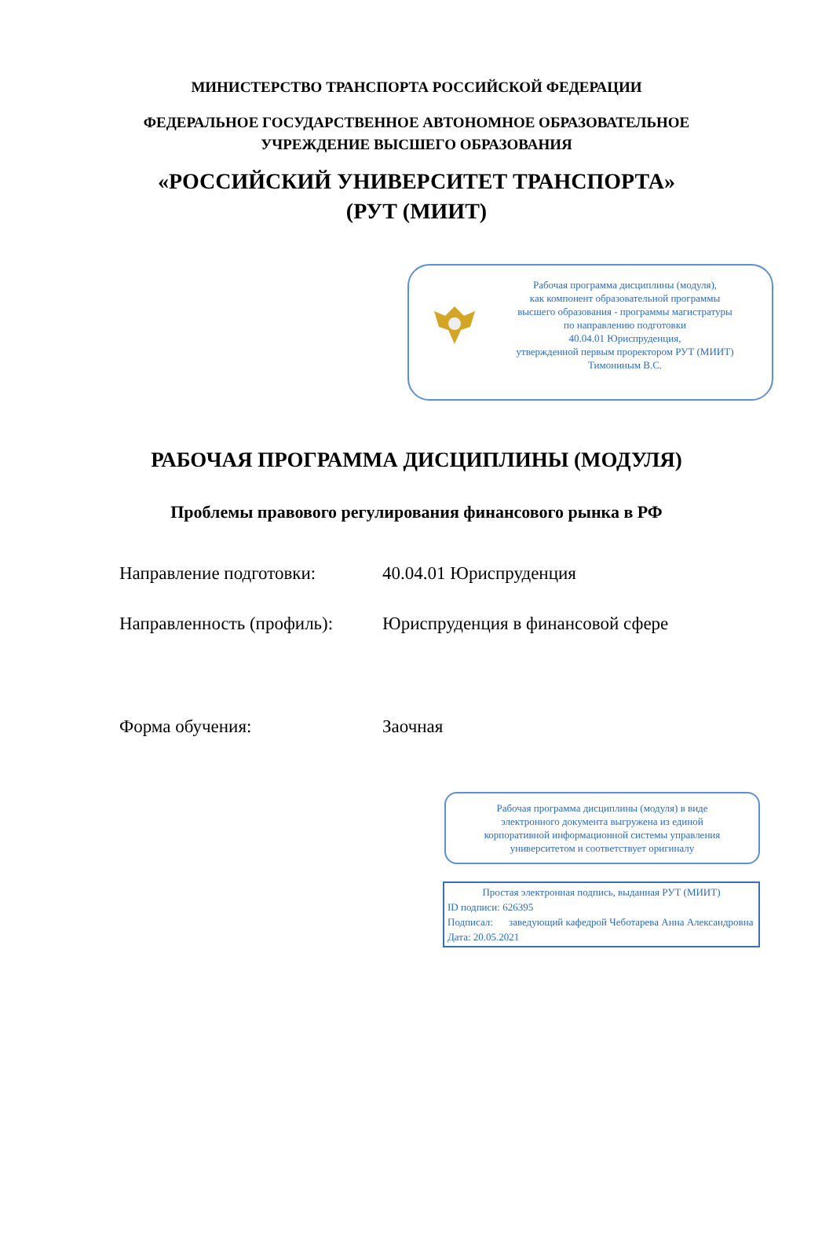МИНИСТЕРСТВО ТРАНСПОРТА РОССИЙСКОЙ ФЕДЕРАЦИИ
ФЕДЕРАЛЬНОЕ ГОСУДАРСТВЕННОЕ АВТОНОМНОЕ ОБРАЗОВАТЕЛЬНОЕ
УЧРЕЖДЕНИЕ ВЫСШЕГО ОБРАЗОВАНИЯ
«РОССИЙСКИЙ УНИВЕРСИТЕТ ТРАНСПОРТА»
(РУТ (МИИТ)
Рабочая программа дисциплины (модуля),
как компонент образовательной программы
высшего образования - программы магистратуры
по направлению подготовки
40.04.01 Юриспруденция,
утвержденной первым проректором РУТ (МИИТ)
Тимониным В.С.
РАБОЧАЯ ПРОГРАММА ДИСЦИПЛИНЫ (МОДУЛЯ)
Проблемы правового регулирования финансового рынка в РФ
Направление подготовки: 40.04.01 Юриспруденция
Направленность (профиль): Юриспруденция в финансовой сфере
Форма обучения: Заочная
Рабочая программа дисциплины (модуля) в виде
электронного документа выгружена из единой
корпоративной информационной системы управления
университетом и соответствует оригиналу
Простая электронная подпись, выданная РУТ (МИИТ)
ID подписи: 626395
Подписал: заведующий кафедрой Чеботарева Анна Александровна
Дата: 20.05.2021